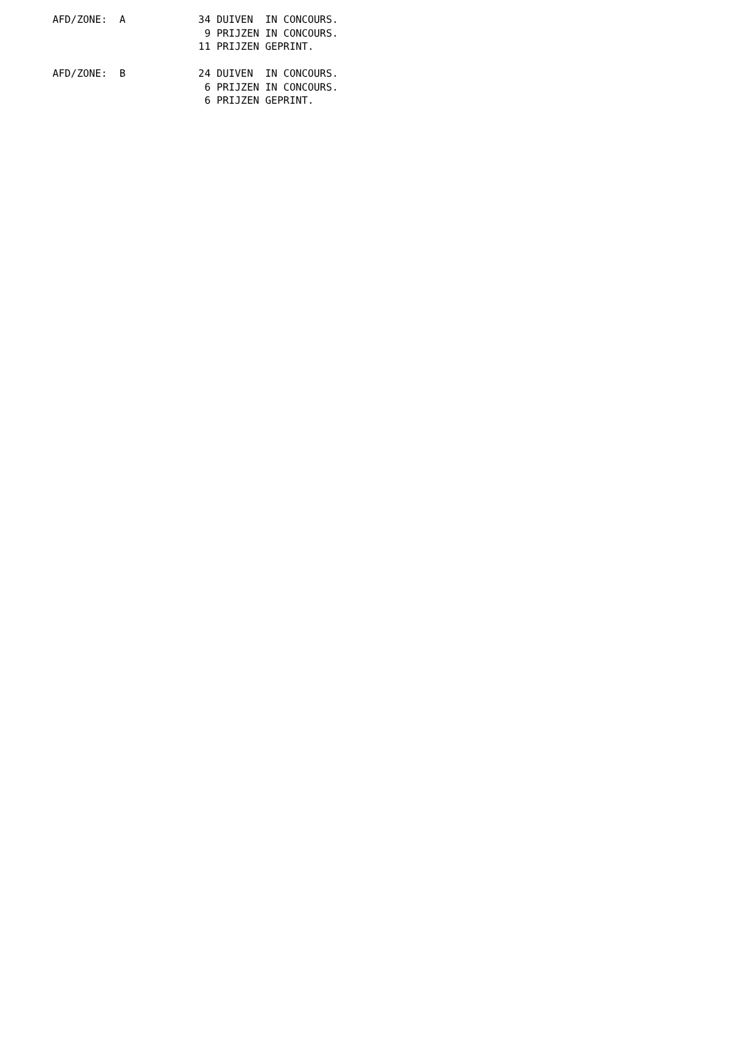AFD/ZONE:  A            34 DUIVEN  IN CONCOURS.
                         9 PRIJZEN IN CONCOURS.
                        11 PRIJZEN GEPRINT.

AFD/ZONE:  B            24 DUIVEN  IN CONCOURS.
                         6 PRIJZEN IN CONCOURS.
                         6 PRIJZEN GEPRINT.